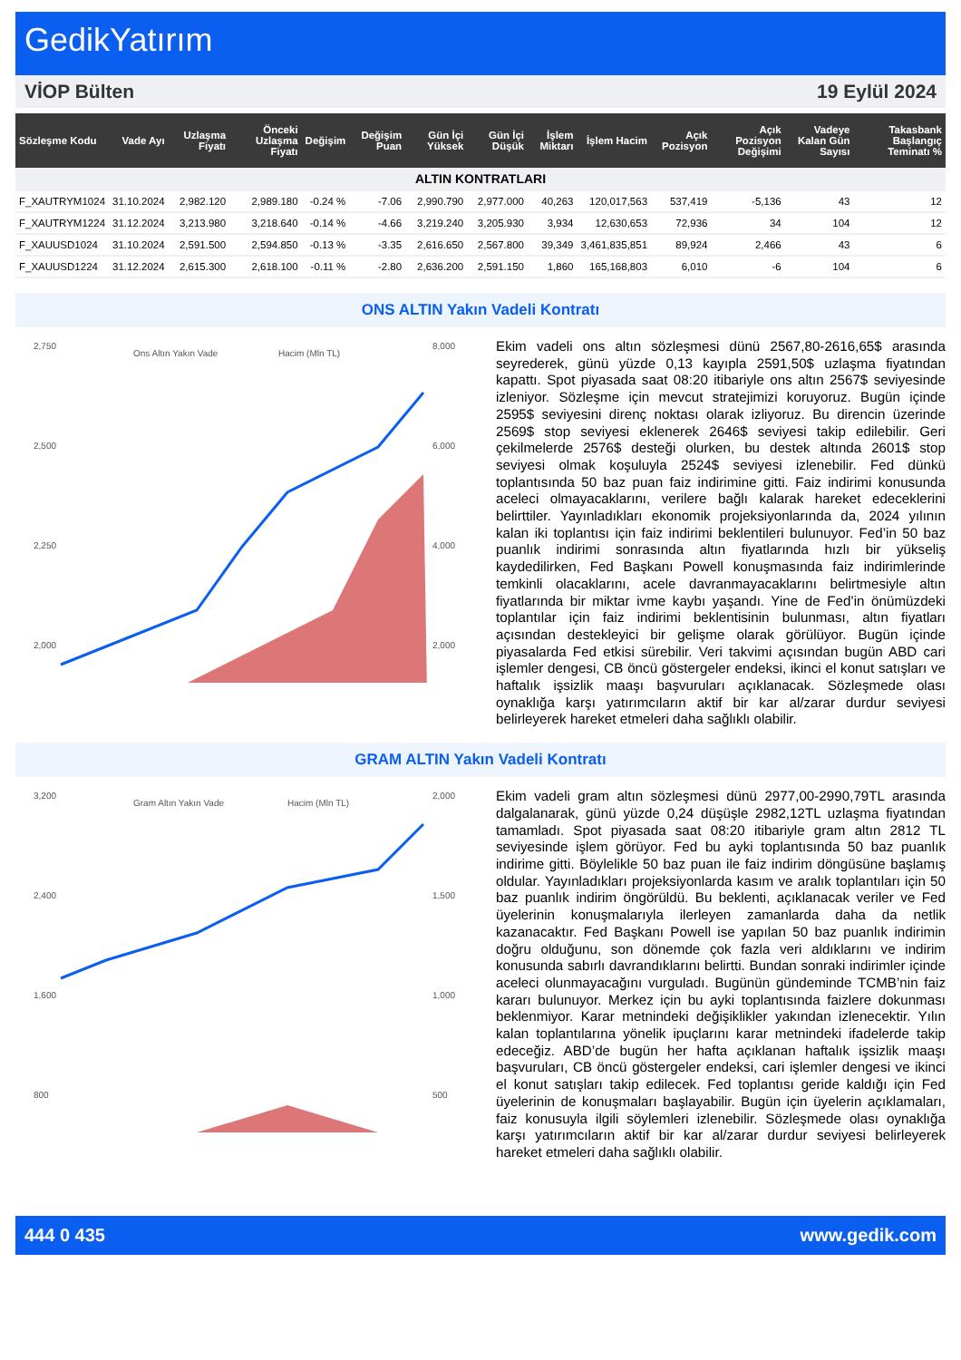GedikYatırım
VİOP Bülten 19 Eylül 2024
| Sözleşme Kodu | Vade Ayı | Uzlaşma Fiyatı | Önceki Uzlaşma Fiyatı | Değişim | Değişim Puan | Gün İçi Yüksek | Gün İçi Düşük | İşlem Miktarı | İşlem Hacim | Açık Pozisyon | Açık Pozisyon Değişimi | Vadeye Kalan Gün Sayısı | Takasbank Başlangıç Teminatı % |
| --- | --- | --- | --- | --- | --- | --- | --- | --- | --- | --- | --- | --- | --- |
| ALTIN KONTRATLARI | | | | | | | | | | | | | |
| F_XAUTRYM1024 | 31.10.2024 | 2,982.120 | 2,989.180 | -0.24 % | -7.06 | 2,990.790 | 2,977.000 | 40,263 | 120,017,563 | 537,419 | -5,136 | 43 | 12 |
| F_XAUTRYM1224 | 31.12.2024 | 3,213.980 | 3,218.640 | -0.14 % | -4.66 | 3,219.240 | 3,205.930 | 3,934 | 12,630,653 | 72,936 | 34 | 104 | 12 |
| F_XAUUSD1024 | 31.10.2024 | 2,591.500 | 2,594.850 | -0.13 % | -3.35 | 2,616.650 | 2,567.800 | 39,349 | 3,461,835,851 | 89,924 | 2,466 | 43 | 6 |
| F_XAUUSD1224 | 31.12.2024 | 2,615.300 | 2,618.100 | -0.11 % | -2.80 | 2,636.200 | 2,591.150 | 1,860 | 165,168,803 | 6,010 | -6 | 104 | 6 |
ONS ALTIN Yakın Vadeli Kontratı
2,750
2,500
2,250
2,000
8,000
6,000
4,000
2,000
Ons Altın Yakın Vade
Hacim (Mln TL)
Ekim vadeli ons altın sözleşmesi dünü 2567,80-2616,65$ arasında seyrederek, günü yüzde 0,13 kayıpla 2591,50$ uzlaşma fiyatından kapattı. Spot piyasada saat 08:20 itibariyle ons altın 2567$ seviyesinde izleniyor. Sözleşme için mevcut stratejimizi koruyoruz. Bugün içinde 2595$ seviyesini direnç noktası olarak izliyoruz. Bu direncin üzerinde 2569$ stop seviyesi eklenerek 2646$ seviyesi takip edilebilir. Geri çekilmelerde 2576$ desteği olurken, bu destek altında 2601$ stop seviyesi olmak koşuluyla 2524$ seviyesi izlenebilir. Fed dünkü toplantısında 50 baz puan faiz indirimine gitti. Faiz indirimi konusunda aceleci olmayacaklarını, verilere bağlı kalarak hareket edeceklerini belirttiler. Yayınladıkları ekonomik projeksiyonlarında da, 2024 yılının kalan iki toplantısı için faiz indirimi beklentileri bulunuyor. Fed’in 50 baz puanlık indirimi sonrasında altın fiyatlarında hızlı bir yükseliş kaydedilirken, Fed Başkanı Powell konuşmasında faiz indirimlerinde temkinli olacaklarını, acele davranmayacaklarını belirtmesiyle altın fiyatlarında bir miktar ivme kaybı yaşandı. Yine de Fed’in önümüzdeki toplantılar için faiz indirimi beklentisinin bulunması, altın fiyatları açısından destekleyici bir gelişme olarak görülüyor. Bugün içinde piyasalarda Fed etkisi sürebilir. Veri takvimi açısından bugün ABD cari işlemler dengesi, CB öncü göstergeler endeksi, ikinci el konut satışları ve haftalık işsizlik maaşı başvuruları açıklanacak. Sözleşmede olası oynaklığa karşı yatırımcıların aktif bir kar al/zarar durdur seviyesi belirleyerek hareket etmeleri daha sağlıklı olabilir.
GRAM ALTIN Yakın Vadeli Kontratı
3,200
2,400
1,600
800
2,000
1,500
1,000
500
Gram Altın Yakın Vade
Hacim (Mln TL)
Ekim vadeli gram altın sözleşmesi dünü 2977,00-2990,79TL arasında dalgalanarak, günü yüzde 0,24 düşüşle 2982,12TL uzlaşma fiyatından tamamladı. Spot piyasada saat 08:20 itibariyle gram altın 2812 TL seviyesinde işlem görüyor. Fed bu ayki toplantısında 50 baz puanlık indirime gitti. Böylelikle 50 baz puan ile faiz indirim döngüsüne başlamış oldular. Yayınladıkları projeksiyonlarda kasım ve aralık toplantıları için 50 baz puanlık indirim öngörüldü. Bu beklenti, açıklanacak veriler ve Fed üyelerinin konuşmalarıyla ilerleyen zamanlarda daha da netlik kazanacaktır. Fed Başkanı Powell ise yapılan 50 baz puanlık indirimin doğru olduğunu, son dönemde çok fazla veri aldıklarını ve indirim konusunda sabırlı davrandıklarını belirtti. Bundan sonraki indirimler içinde aceleci olunmayacağını vurguladı. Bugünün gündeminde TCMB’nin faiz kararı bulunuyor. Merkez için bu ayki toplantısında faizlere dokunması beklenmiyor. Karar metnindeki değişiklikler yakından izlenecektir. Yılın kalan toplantılarına yönelik ipuçlarını karar metnindeki ifadelerde takip edeceğiz. ABD’de bugün her hafta açıklanan haftalık işsizlik maaşı başvuruları, CB öncü göstergeler endeksi, cari işlemler dengesi ve ikinci el konut satışları takip edilecek. Fed toplantısı geride kaldığı için Fed üyelerinin de konuşmaları başlayabilir. Bugün için üyelerin açıklamaları, faiz konusuyla ilgili söylemleri izlenebilir. Sözleşmede olası oynaklığa karşı yatırımcıların aktif bir kar al/zarar durdur seviyesi belirleyerek hareket etmeleri daha sağlıklı olabilir.
444 0 435 www.gedik.com